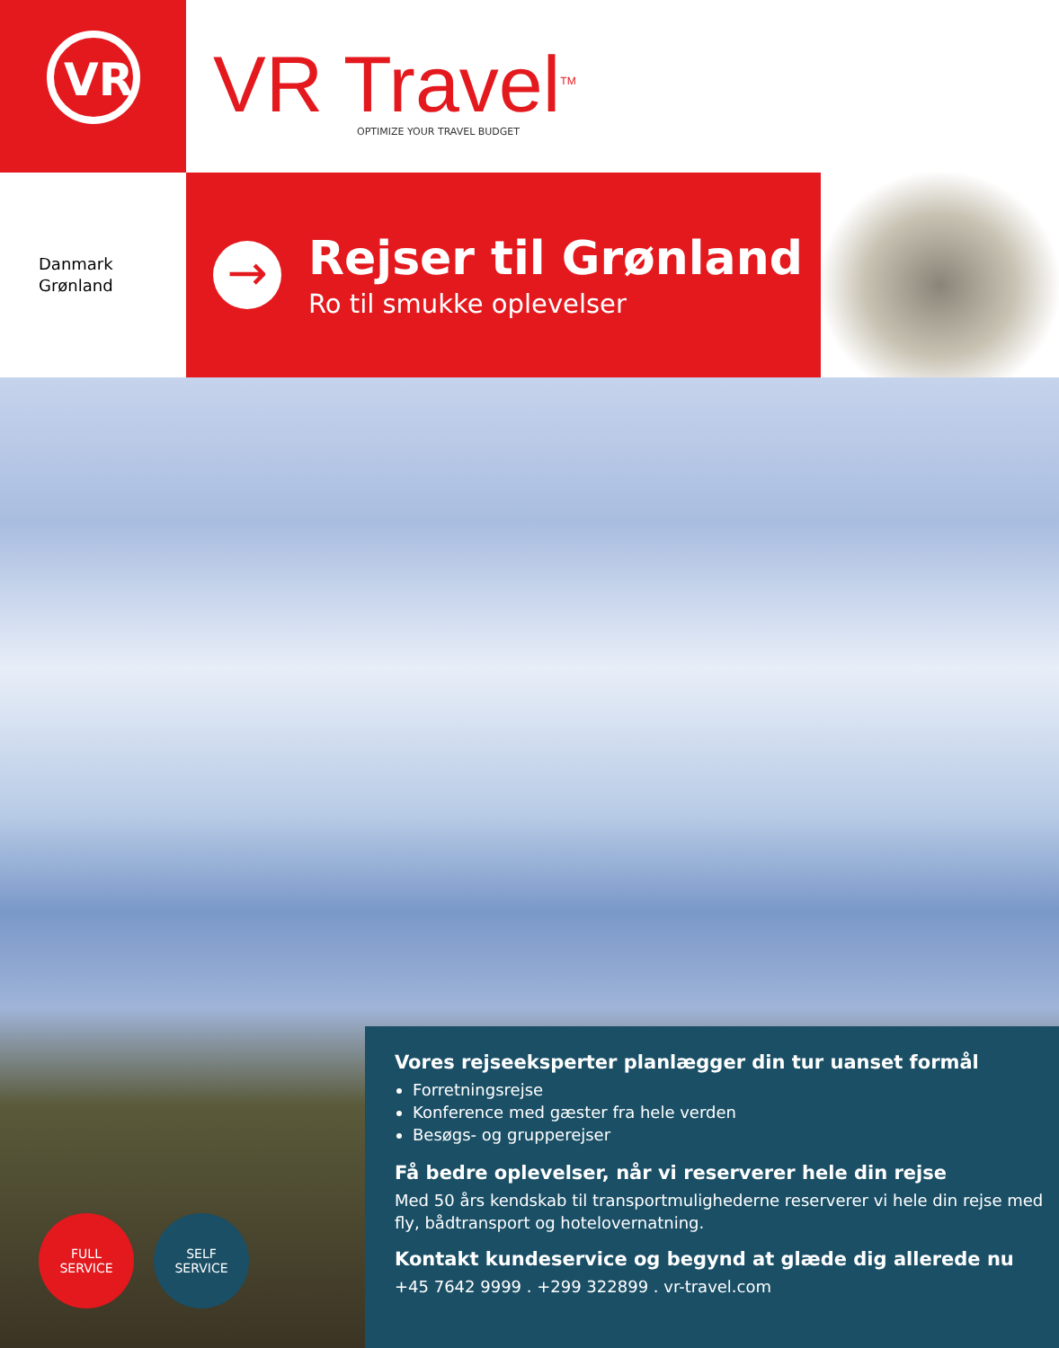VR
VR Travel<sup>TM</sup>
OPTIMIZE YOUR TRAVEL BUDGET
Danmark
Grønland
→
Rejser til Grønland
Ro til smukke oplevelser
FULL
SERVICE
SELF
SERVICE
Vores rejseeksperter planlægger din tur uanset formål
Forretningsrejse
Konference med gæster fra hele verden
Besøgs- og grupperejser
Få bedre oplevelser, når vi reserverer hele din rejse
Med 50 års kendskab til transportmulighederne reserverer vi hele din rejse med fly, bådtransport og hotelovernatning.
Kontakt kundeservice og begynd at glæde dig allerede nu
+45 7642 9999 . +299 322899 . vr-travel.com